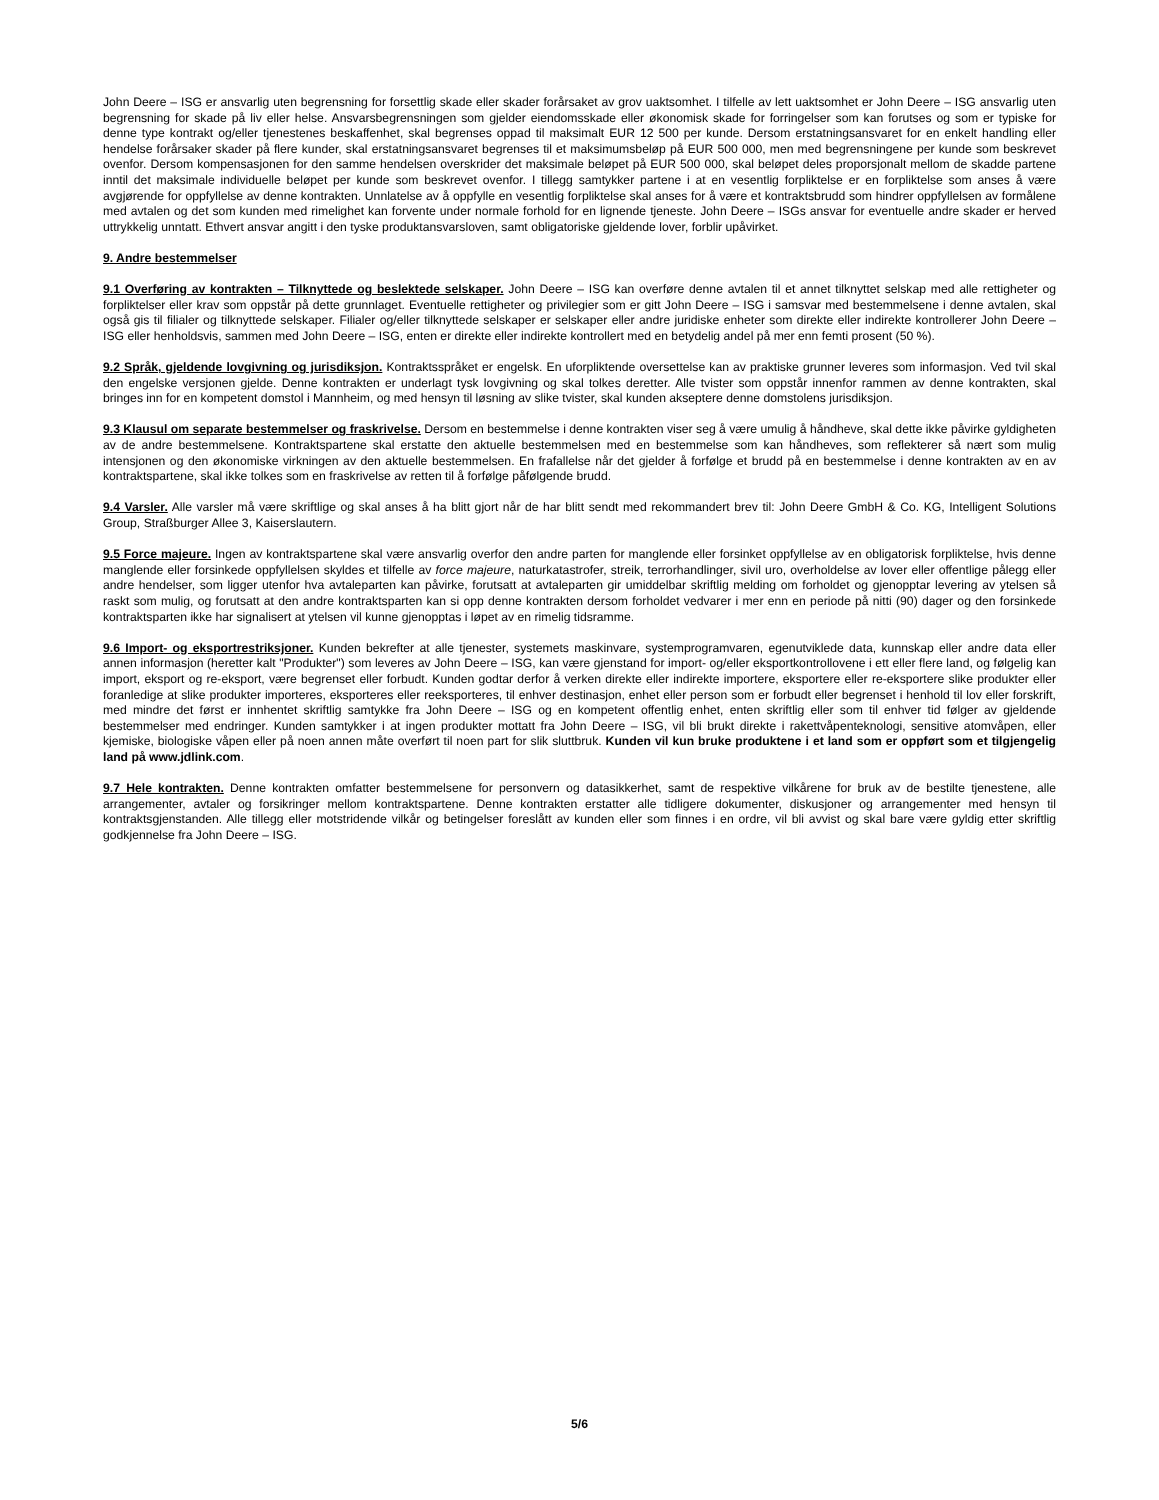John Deere – ISG er ansvarlig uten begrensning for forsettlig skade eller skader forårsaket av grov uaktsomhet. I tilfelle av lett uaktsomhet er John Deere – ISG ansvarlig uten begrensning for skade på liv eller helse. Ansvarsbegrensningen som gjelder eiendomsskade eller økonomisk skade for forringelser som kan forutses og som er typiske for denne type kontrakt og/eller tjenestenes beskaffenhet, skal begrenses oppad til maksimalt EUR 12 500 per kunde. Dersom erstatningsansvaret for en enkelt handling eller hendelse forårsaker skader på flere kunder, skal erstatningsansvaret begrenses til et maksimumsbeløp på EUR 500 000, men med begrensningene per kunde som beskrevet ovenfor. Dersom kompensasjonen for den samme hendelsen overskrider det maksimale beløpet på EUR 500 000, skal beløpet deles proporsjonalt mellom de skadde partene inntil det maksimale individuelle beløpet per kunde som beskrevet ovenfor. I tillegg samtykker partene i at en vesentlig forpliktelse er en forpliktelse som anses å være avgjørende for oppfyllelse av denne kontrakten. Unnlatelse av å oppfylle en vesentlig forpliktelse skal anses for å være et kontraktsbrudd som hindrer oppfyllelsen av formålene med avtalen og det som kunden med rimelighet kan forvente under normale forhold for en lignende tjeneste. John Deere – ISGs ansvar for eventuelle andre skader er herved uttrykkelig unntatt. Ethvert ansvar angitt i den tyske produktansvarsloven, samt obligatoriske gjeldende lover, forblir upåvirket.
9. Andre bestemmelser
9.1 Overføring av kontrakten – Tilknyttede og beslektede selskaper. John Deere – ISG kan overføre denne avtalen til et annet tilknyttet selskap med alle rettigheter og forpliktelser eller krav som oppstår på dette grunnlaget. Eventuelle rettigheter og privilegier som er gitt John Deere – ISG i samsvar med bestemmelsene i denne avtalen, skal også gis til filialer og tilknyttede selskaper. Filialer og/eller tilknyttede selskaper er selskaper eller andre juridiske enheter som direkte eller indirekte kontrollerer John Deere – ISG eller henholdsvis, sammen med John Deere – ISG, enten er direkte eller indirekte kontrollert med en betydelig andel på mer enn femti prosent (50 %).
9.2 Språk, gjeldende lovgivning og jurisdiksjon. Kontraktsspråket er engelsk. En uforpliktende oversettelse kan av praktiske grunner leveres som informasjon. Ved tvil skal den engelske versjonen gjelde. Denne kontrakten er underlagt tysk lovgivning og skal tolkes deretter. Alle tvister som oppstår innenfor rammen av denne kontrakten, skal bringes inn for en kompetent domstol i Mannheim, og med hensyn til løsning av slike tvister, skal kunden akseptere denne domstolens jurisdiksjon.
9.3 Klausul om separate bestemmelser og fraskrivelse. Dersom en bestemmelse i denne kontrakten viser seg å være umulig å håndheve, skal dette ikke påvirke gyldigheten av de andre bestemmelsene. Kontraktspartene skal erstatte den aktuelle bestemmelsen med en bestemmelse som kan håndheves, som reflekterer så nært som mulig intensjonen og den økonomiske virkningen av den aktuelle bestemmelsen. En frafallelse når det gjelder å forfølge et brudd på en bestemmelse i denne kontrakten av en av kontraktspartene, skal ikke tolkes som en fraskrivelse av retten til å forfølge påfølgende brudd.
9.4 Varsler. Alle varsler må være skriftlige og skal anses å ha blitt gjort når de har blitt sendt med rekommandert brev til: John Deere GmbH & Co. KG, Intelligent Solutions Group, Straßburger Allee 3, Kaiserslautern.
9.5 Force majeure. Ingen av kontraktspartene skal være ansvarlig overfor den andre parten for manglende eller forsinket oppfyllelse av en obligatorisk forpliktelse, hvis denne manglende eller forsinkede oppfyllelsen skyldes et tilfelle av force majeure, naturkatastrofer, streik, terrorhandlinger, sivil uro, overholdelse av lover eller offentlige pålegg eller andre hendelser, som ligger utenfor hva avtaleparten kan påvirke, forutsatt at avtaleparten gir umiddelbar skriftlig melding om forholdet og gjenopptar levering av ytelsen så raskt som mulig, og forutsatt at den andre kontraktsparten kan si opp denne kontrakten dersom forholdet vedvarer i mer enn en periode på nitti (90) dager og den forsinkede kontraktsparten ikke har signalisert at ytelsen vil kunne gjenopptas i løpet av en rimelig tidsramme.
9.6 Import- og eksportrestriksjoner. Kunden bekrefter at alle tjenester, systemets maskinvare, systemprogramvaren, egenutviklede data, kunnskap eller andre data eller annen informasjon (heretter kalt "Produkter") som leveres av John Deere – ISG, kan være gjenstand for import- og/eller eksportkontrollovene i ett eller flere land, og følgelig kan import, eksport og re-eksport, være begrenset eller forbudt. Kunden godtar derfor å verken direkte eller indirekte importere, eksportere eller re-eksportere slike produkter eller foranledige at slike produkter importeres, eksporteres eller reeksporteres, til enhver destinasjon, enhet eller person som er forbudt eller begrenset i henhold til lov eller forskrift, med mindre det først er innhentet skriftlig samtykke fra John Deere – ISG og en kompetent offentlig enhet, enten skriftlig eller som til enhver tid følger av gjeldende bestemmelser med endringer. Kunden samtykker i at ingen produkter mottatt fra John Deere – ISG, vil bli brukt direkte i rakettvåpenteknologi, sensitive atomvåpen, eller kjemiske, biologiske våpen eller på noen annen måte overført til noen part for slik sluttbruk. Kunden vil kun bruke produktene i et land som er oppført som et tilgjengelig land på www.jdlink.com.
9.7 Hele kontrakten. Denne kontrakten omfatter bestemmelsene for personvern og datasikkerhet, samt de respektive vilkårene for bruk av de bestilte tjenestene, alle arrangementer, avtaler og forsikringer mellom kontraktspartene. Denne kontrakten erstatter alle tidligere dokumenter, diskusjoner og arrangementer med hensyn til kontraktsgjenstanden. Alle tillegg eller motstridende vilkår og betingelser foreslått av kunden eller som finnes i en ordre, vil bli avvist og skal bare være gyldig etter skriftlig godkjennelse fra John Deere – ISG.
5/6